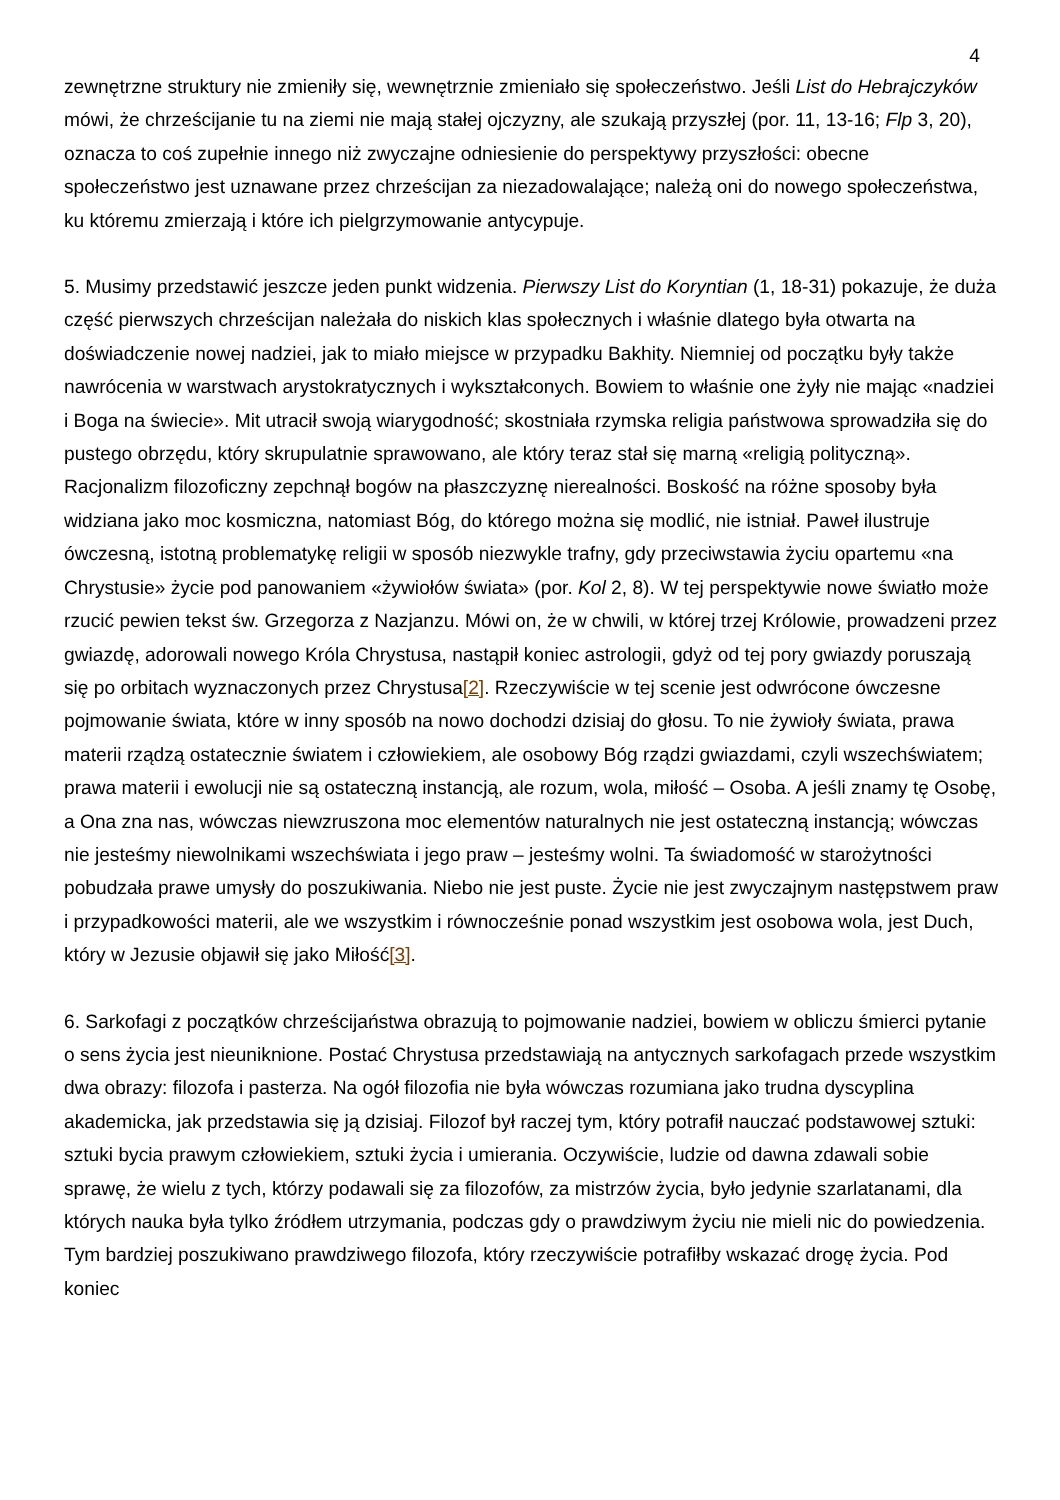4
zewnętrzne struktury nie zmieniły się, wewnętrznie zmieniało się społeczeństwo. Jeśli List do Hebrajczyków mówi, że chrześcijanie tu na ziemi nie mają stałej ojczyzny, ale szukają przyszłej (por. 11, 13-16; Flp 3, 20), oznacza to coś zupełnie innego niż zwyczajne odniesienie do perspektywy przyszłości: obecne społeczeństwo jest uznawane przez chrześcijan za niezadowalające; należą oni do nowego społeczeństwa, ku któremu zmierzają i które ich pielgrzymowanie antycypuje.
5. Musimy przedstawić jeszcze jeden punkt widzenia. Pierwszy List do Koryntian (1, 18-31) pokazuje, że duża część pierwszych chrześcijan należała do niskich klas społecznych i właśnie dlatego była otwarta na doświadczenie nowej nadziei, jak to miało miejsce w przypadku Bakhity. Niemniej od początku były także nawrócenia w warstwach arystokratycznych i wykształconych. Bowiem to właśnie one żyły nie mając «nadziei i Boga na świecie». Mit utracił swoją wiarygodność; skostniała rzymska religia państwowa sprowadziła się do pustego obrzędu, który skrupulatnie sprawowano, ale który teraz stał się marną «religią polityczną». Racjonalizm filozoficzny zepchnął bogów na płaszczyznę nierealności. Boskość na różne sposoby była widziana jako moc kosmiczna, natomiast Bóg, do którego można się modlić, nie istniał. Paweł ilustruje ówczesną, istotną problematykę religii w sposób niezwykle trafny, gdy przeciwstawia życiu opartemu «na Chrystusie» życie pod panowaniem «żywiołów świata» (por. Kol 2, 8). W tej perspektywie nowe światło może rzucić pewien tekst św. Grzegorza z Nazjanzu. Mówi on, że w chwili, w której trzej Królowie, prowadzeni przez gwiazdę, adorowali nowego Króla Chrystusa, nastąpił koniec astrologii, gdyż od tej pory gwiazdy poruszają się po orbitach wyznaczonych przez Chrystusa[2]. Rzeczywiście w tej scenie jest odwrócone ówczesne pojmowanie świata, które w inny sposób na nowo dochodzi dzisiaj do głosu. To nie żywioły świata, prawa materii rządzą ostatecznie światem i człowiekiem, ale osobowy Bóg rządzi gwiazdami, czyli wszechświatem; prawa materii i ewolucji nie są ostateczną instancją, ale rozum, wola, miłość – Osoba. A jeśli znamy tę Osobę, a Ona zna nas, wówczas niewzruszona moc elementów naturalnych nie jest ostateczną instancją; wówczas nie jesteśmy niewolnikami wszechświata i jego praw – jesteśmy wolni. Ta świadomość w starożytności pobudzała prawe umysły do poszukiwania. Niebo nie jest puste. Życie nie jest zwyczajnym następstwem praw i przypadkowości materii, ale we wszystkim i równocześnie ponad wszystkim jest osobowa wola, jest Duch, który w Jezusie objawił się jako Miłość[3].
6. Sarkofagi z początków chrześcijaństwa obrazują to pojmowanie nadziei, bowiem w obliczu śmierci pytanie o sens życia jest nieuniknione. Postać Chrystusa przedstawiają na antycznych sarkofagach przede wszystkim dwa obrazy: filozofa i pasterza. Na ogół filozofia nie była wówczas rozumiana jako trudna dyscyplina akademicka, jak przedstawia się ją dzisiaj. Filozof był raczej tym, który potrafił nauczać podstawowej sztuki: sztuki bycia prawym człowiekiem, sztuki życia i umierania. Oczywiście, ludzie od dawna zdawali sobie sprawę, że wielu z tych, którzy podawali się za filozofów, za mistrzów życia, było jedynie szarlatanami, dla których nauka była tylko źródłem utrzymania, podczas gdy o prawdziwym życiu nie mieli nic do powiedzenia. Tym bardziej poszukiwano prawdziwego filozofa, który rzeczywiście potrafiłby wskazać drogę życia. Pod koniec